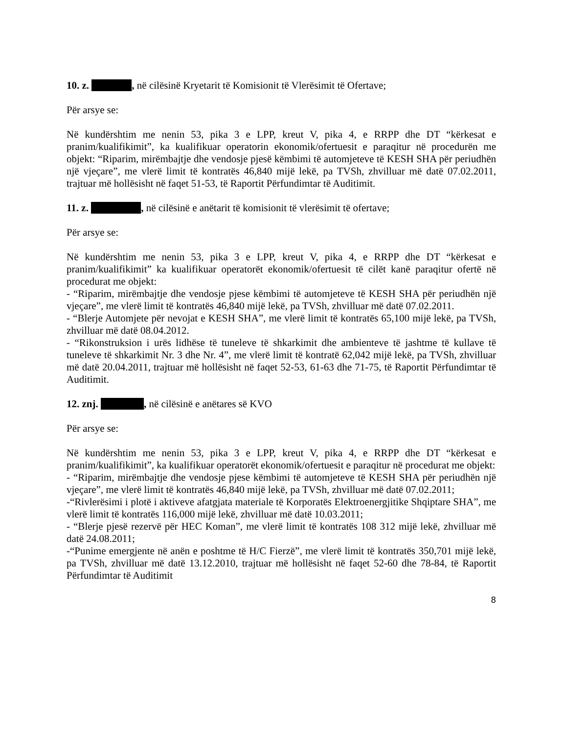10. z. , në cilësinë Kryetarit të Komisionit të Vlerësimit të Ofertave;
Për arsye se:
Në kundërshtim me nenin 53, pika 3 e LPP, kreut V, pika 4, e RRPP dhe DT “kërkesat e pranim/kualifikimit”, ka kualifikuar operatorin ekonomik/ofertuesit e paraqitur në procedurën me objekt: “Riparim, mirëmbajtje dhe vendosje pjesë këmbimi të automjeteve të KESH SHA për periudhën një vjeçare”, me vlerë limit të kontratës 46,840 mijë lekë, pa TVSh, zhvilluar më datë 07.02.2011, trajtuar më hollësisht në faqet 51-53, të Raportit Përfundimtar të Auditimit.
11. z. , në cilësinë e anëtarit të komisionit të vlerësimit të ofertave;
Për arsye se:
Në kundërshtim me nenin 53, pika 3 e LPP, kreut V, pika 4, e RRPP dhe DT “kërkesat e pranim/kualifikimit” ka kualifikuar operatorët ekonomik/ofertuesit të cilët kanë paraqitur ofertë në procedurat me objekt:
- “Riparim, mirëmbajtje dhe vendosje pjese këmbimi të automjeteve të KESH SHA për periudhën një vjeçare”, me vlerë limit të kontratës 46,840 mijë lekë, pa TVSh, zhvilluar më datë 07.02.2011.
- “Blerje Automjete për nevojat e KESH SHA”, me vlerë limit të kontratës 65,100 mijë lekë, pa TVSh, zhvilluar më datë 08.04.2012.
- “Rikonstruksion i urës lidhëse të tuneleve të shkarkimit dhe ambienteve të jashtme të kullave të tuneleve të shkarkimit Nr. 3 dhe Nr. 4”, me vlerë limit të kontratë 62,042 mijë lekë, pa TVSh, zhvilluar më datë 20.04.2011, trajtuar më hollësisht në faqet 52-53, 61-63 dhe 71-75, të Raportit Përfundimtar të Auditimit.
12. znj. , në cilësinë e anëtares së KVO
Për arsye se:
Në kundërshtim me nenin 53, pika 3 e LPP, kreut V, pika 4, e RRPP dhe DT “kërkesat e pranim/kualifikimit”, ka kualifikuar operatorët ekonomik/ofertuesit e paraqitur në procedurat me objekt:
- “Riparim, mirëmbajtje dhe vendosje pjese këmbimi të automjeteve të KESH SHA për periudhën një vjeçare”, me vlerë limit të kontratës 46,840 mijë lekë, pa TVSh, zhvilluar më datë 07.02.2011;
-“Rivlerësimi i plotë i aktiveve afatgjata materiale të Korporatës Elektroenergjitike Shqiptare SHA”, me vlerë limit të kontratës 116,000 mijë lekë, zhvilluar më datë 10.03.2011;
- “Blerje pjesë rezervë për HEC Koman”, me vlerë limit të kontratës 108 312 mijë lekë, zhvilluar më datë 24.08.2011;
-“Punime emergjente në anën e poshtme të H/C Fierzë”, me vlerë limit të kontratës 350,701 mijë lekë, pa TVSh, zhvilluar më datë 13.12.2010, trajtuar më hollësisht në faqet 52-60 dhe 78-84, të Raportit Përfundimtar të Auditimit
8